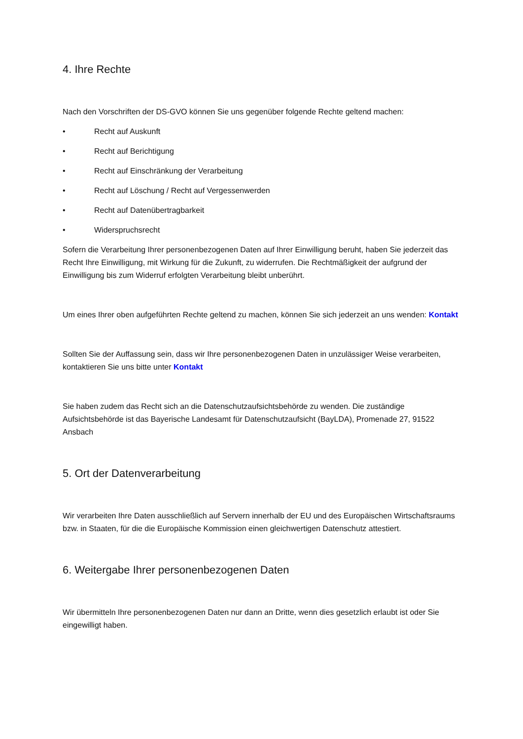4. Ihre Rechte
Nach den Vorschriften der DS-GVO können Sie uns gegenüber folgende Rechte geltend machen:
• Recht auf Auskunft
• Recht auf Berichtigung
• Recht auf Einschränkung der Verarbeitung
• Recht auf Löschung / Recht auf Vergessenwerden
• Recht auf Datenübertragbarkeit
• Widerspruchsrecht
Sofern die Verarbeitung Ihrer personenbezogenen Daten auf Ihrer Einwilligung beruht, haben Sie jederzeit das Recht Ihre Einwilligung, mit Wirkung für die Zukunft, zu widerrufen. Die Rechtmäßigkeit der aufgrund der Einwilligung bis zum Widerruf erfolgten Verarbeitung bleibt unberührt.
Um eines Ihrer oben aufgeführten Rechte geltend zu machen, können Sie sich jederzeit an uns wenden: Kontakt
Sollten Sie der Auffassung sein, dass wir Ihre personenbezogenen Daten in unzulässiger Weise verarbeiten, kontaktieren Sie uns bitte unter Kontakt
Sie haben zudem das Recht sich an die Datenschutzaufsichtsbehörde zu wenden. Die zuständige Aufsichtsbehörde ist das Bayerische Landesamt für Datenschutzaufsicht (BayLDA), Promenade 27, 91522 Ansbach
5. Ort der Datenverarbeitung
Wir verarbeiten Ihre Daten ausschließlich auf Servern innerhalb der EU und des Europäischen Wirtschaftsraums bzw. in Staaten, für die die Europäische Kommission einen gleichwertigen Datenschutz attestiert.
6. Weitergabe Ihrer personenbezogenen Daten
Wir übermitteln Ihre personenbezogenen Daten nur dann an Dritte, wenn dies gesetzlich erlaubt ist oder Sie eingewilligt haben.